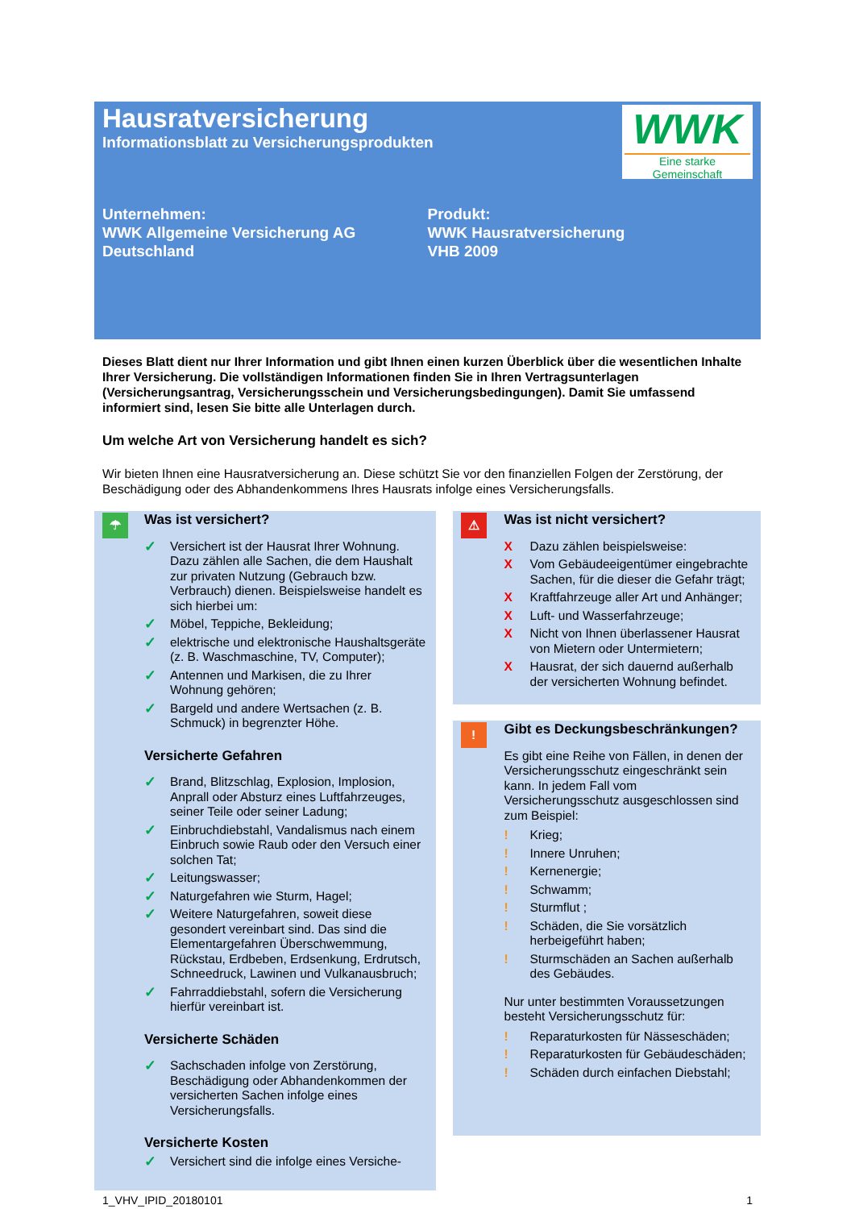Hausratversicherung
Informationsblatt zu Versicherungsprodukten
WWK
Eine starke Gemeinschaft
Unternehmen:
WWK Allgemeine Versicherung AG
Deutschland
Produkt:
WWK Hausratversicherung
VHB 2009
Dieses Blatt dient nur Ihrer Information und gibt Ihnen einen kurzen Überblick über die wesentlichen Inhalte Ihrer Versicherung. Die vollständigen Informationen finden Sie in Ihren Vertragsunterlagen (Versicherungsantrag, Versicherungsschein und Versicherungsbedingungen). Damit Sie umfassend informiert sind, lesen Sie bitte alle Unterlagen durch.
Um welche Art von Versicherung handelt es sich?
Wir bieten Ihnen eine Hausratversicherung an. Diese schützt Sie vor den finanziellen Folgen der Zerstörung, der Beschädigung oder des Abhandenkommens Ihres Hausrats infolge eines Versicherungsfalls.
☂
Was ist versichert?
✓ Versichert ist der Hausrat Ihrer Wohnung. Dazu zählen alle Sachen, die dem Haushalt zur privaten Nutzung (Gebrauch bzw. Verbrauch) dienen. Beispielsweise handelt es sich hierbei um:
✓ Möbel, Teppiche, Bekleidung;
✓ elektrische und elektronische Haushaltsgeräte (z. B. Waschmaschine, TV, Computer);
✓ Antennen und Markisen, die zu Ihrer Wohnung gehören;
✓ Bargeld und andere Wertsachen (z. B. Schmuck) in begrenzter Höhe.
Versicherte Gefahren
✓ Brand, Blitzschlag, Explosion, Implosion, Anprall oder Absturz eines Luftfahrzeuges, seiner Teile oder seiner Ladung;
✓ Einbruchdiebstahl, Vandalismus nach einem Einbruch sowie Raub oder den Versuch einer solchen Tat;
✓ Leitungswasser;
✓ Naturgefahren wie Sturm, Hagel;
✓ Weitere Naturgefahren, soweit diese gesondert vereinbart sind. Das sind die Elementargefahren Überschwemmung, Rückstau, Erdbeben, Erdsenkung, Erdrutsch, Schneedruck, Lawinen und Vulkanausbruch;
✓ Fahrraddiebstahl, sofern die Versicherung hierfür vereinbart ist.
Versicherte Schäden
✓ Sachschaden infolge von Zerstörung, Beschädigung oder Abhandenkommen der versicherten Sachen infolge eines Versicherungsfalls.
Versicherte Kosten
✓ Versichert sind die infolge eines Versiche-
⚠
Was ist nicht versichert?
X Dazu zählen beispielsweise:
X Vom Gebäudeeigentümer eingebrachte Sachen, für die dieser die Gefahr trägt;
X Kraftfahrzeuge aller Art und Anhänger;
X Luft- und Wasserfahrzeuge;
X Nicht von Ihnen überlassener Hausrat von Mietern oder Untermietern;
X Hausrat, der sich dauernd außerhalb der versicherten Wohnung befindet.
!
Gibt es Deckungsbeschränkungen?
Es gibt eine Reihe von Fällen, in denen der Versicherungsschutz eingeschränkt sein kann. In jedem Fall vom Versicherungsschutz ausgeschlossen sind zum Beispiel:
! Krieg;
! Innere Unruhen;
! Kernenergie;
! Schwamm;
! Sturmflut ;
! Schäden, die Sie vorsätzlich herbeigeführt haben;
! Sturmschäden an Sachen außerhalb des Gebäudes.
Nur unter bestimmten Voraussetzungen besteht Versicherungsschutz für:
! Reparaturkosten für Nässeschäden;
! Reparaturkosten für Gebäudeschäden;
! Schäden durch einfachen Diebstahl;
1_VHV_IPID_20180101 1